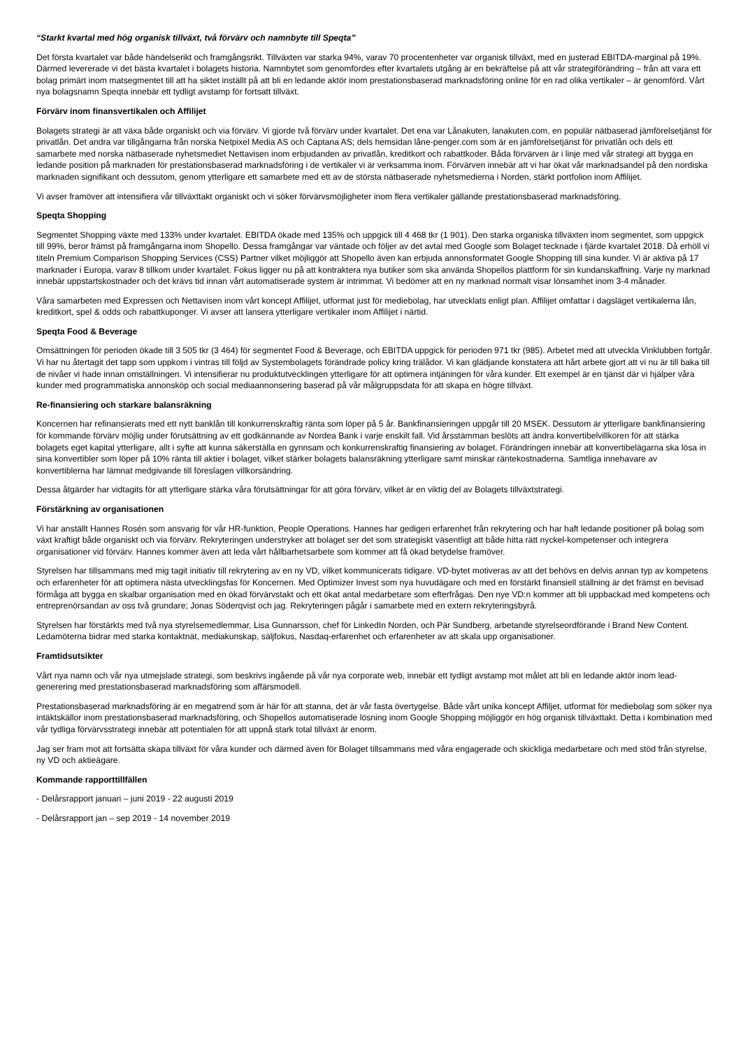“Starkt kvartal med hög organisk tillväxt, två förvärv och namnbyte till Speqta”
Det första kvartalet var både händelserikt och framgångsrikt. Tillväxten var starka 94%, varav 70 procentenheter var organisk tillväxt, med en justerad EBITDA-marginal på 19%. Därmed levererade vi det bästa kvartalet i bolagets historia. Namnbytet som genomfördes efter kvartalets utgång är en bekräftelse på att vår strategiförändring – från att vara ett bolag primärt inom matsegmentet till att ha siktet inställt på att bli en ledande aktör inom prestationsbaserad marknadsföring online för en rad olika vertikaler – är genomförd. Vårt nya bolagsnamn Speqta innebär ett tydligt avstamp för fortsatt tillväxt.
Förvärv inom finansvertikalen och Affilijet
Bolagets strategi är att växa både organiskt och via förvärv. Vi gjorde två förvärv under kvartalet. Det ena var Lånakuten, lanakuten.com, en populär nätbaserad jämförelsetjänst för privatlån. Det andra var tillgångarna från norska Netpixel Media AS och Captana AS; dels hemsidan låne-penger.com som är en jämförelsetjänst för privatlån och dels ett samarbete med norska nätbaserade nyhetsmediet Nettavisen inom erbjudanden av privatlån, kreditkort och rabattkoder. Båda förvärven är i linje med vår strategi att bygga en ledande position på marknaden för prestationsbaserad marknadsföring i de vertikaler vi är verksamma inom. Förvärven innebär att vi har ökat vår marknadsandel på den nordiska marknaden signifikant och dessutom, genom ytterligare ett samarbete med ett av de största nätbaserade nyhetsmedierna i Norden, stärkt portfolion inom Affilijet.
Vi avser framöver att intensifiera vår tillväxttakt organiskt och vi söker förvärvsmöjligheter inom flera vertikaler gällande prestationsbaserad marknadsföring.
Speqta Shopping
Segmentet Shopping växte med 133% under kvartalet. EBITDA ökade med 135% och uppgick till 4 468 tkr (1 901). Den starka organiska tillväxten inom segmentet, som uppgick till 99%, beror främst på framgångarna inom Shopello. Dessa framgångar var väntade och följer av det avtal med Google som Bolaget tecknade i fjärde kvartalet 2018. Då erhöll vi titeln Premium Comparison Shopping Services (CSS) Partner vilket möjliggör att Shopello även kan erbjuda annonsformatet Google Shopping till sina kunder. Vi är aktiva på 17 marknader i Europa, varav 8 tillkom under kvartalet. Fokus ligger nu på att kontraktera nya butiker som ska använda Shopellos plattform för sin kundanskaffning. Varje ny marknad innebär uppstartskostnader och det krävs tid innan vårt automatiserade system är intrimmat. Vi bedömer att en ny marknad normalt visar lönsamhet inom 3-4 månader.
Våra samarbeten med Expressen och Nettavisen inom vårt koncept Affilijet, utformat just för mediebolag, har utvecklats enligt plan. Affilijet omfattar i dagsläget vertikalerna lån, kreditkort, spel & odds och rabattkuponger. Vi avser att lansera ytterligare vertikaler inom Affilijet i närtid.
Speqta Food & Beverage
Omsättningen för perioden ökade till 3 505 tkr (3 464) för segmentet Food & Beverage, och EBITDA uppgick för perioden 971 tkr (985). Arbetet med att utveckla Vinklubben fortgår. Vi har nu återtagit det tapp som uppkom i vintras till följd av Systembolagets förändrade policy kring trälådor. Vi kan glädjande konstatera att hårt arbete gjort att vi nu är till baka till de nivåer vi hade innan omställningen. Vi intensifierar nu produktutvecklingen ytterligare för att optimera intjäningen för våra kunder. Ett exempel är en tjänst där vi hjälper våra kunder med programmatiska annonsköp och social mediaannonsering baserad på vår målgruppsdata för att skapa en högre tillväxt.
Re-finansiering och starkare balansräkning
Koncernen har refinansierats med ett nytt banklån till konkurrenskraftig ränta som löper på 5 år. Bankfinansieringen uppgår till 20 MSEK. Dessutom är ytterligare bankfinansiering för kommande förvärv möjlig under förutsättning av ett godkännande av Nordea Bank i varje enskilt fall. Vid årsstämman beslöts att ändra konvertibelvillkoren för att stärka bolagets eget kapital ytterligare, allt i syfte att kunna säkerställa en gynnsam och konkurrenskraftig finansiering av bolaget. Förändringen innebär att konvertibelägarna ska lösa in sina konvertibler som löper på 10% ränta till aktier i bolaget, vilket stärker bolagets balansräkning ytterligare samt minskar räntekostnaderna. Samtliga innehavare av konvertiblerna har lämnat medgivande till föreslagen villkorsändring.
Dessa åtgärder har vidtagits för att ytterligare stärka våra förutsättningar för att göra förvärv, vilket är en viktig del av Bolagets tillväxtstrategi.
Förstärkning av organisationen
Vi har anställt Hannes Rosén som ansvarig för vår HR-funktion, People Operations. Hannes har gedigen erfarenhet från rekrytering och har haft ledande positioner på bolag som växt kraftigt både organiskt och via förvärv. Rekryteringen understryker att bolaget ser det som strategiskt väsentligt att både hitta rätt nyckel-kompetenser och integrera organisationer vid förvärv. Hannes kommer även att leda vårt hållbarhetsarbete som kommer att få ökad betydelse framöver.
Styrelsen har tillsammans med mig tagit initiativ till rekrytering av en ny VD, vilket kommunicerats tidigare. VD-bytet motiveras av att det behövs en delvis annan typ av kompetens och erfarenheter för att optimera nästa utvecklingsfas för Koncernen. Med Optimizer Invest som nya huvudägare och med en förstärkt finansiell ställning är det främst en bevisad förmåga att bygga en skalbar organisation med en ökad förvärvstakt och ett ökat antal medarbetare som efterfrågas. Den nye VD:n kommer att bli uppbackad med kompetens och entreprenörsandan av oss två grundare; Jonas Söderqvist och jag. Rekryteringen pågår i samarbete med en extern rekryteringsbyrå.
Styrelsen har förstärkts med två nya styrelsemedlemmar, Lisa Gunnarsson, chef för LinkedIn Norden, och Pär Sundberg, arbetande styrelseordförande i Brand New Content. Ledamöterna bidrar med starka kontaktnät, mediakunskap, säljfokus, Nasdaq-erfarenhet och erfarenheter av att skala upp organisationer.
Framtidsutsikter
Vårt nya namn och vår nya utmejslade strategi, som beskrivs ingående på vår nya corporate web, innebär ett tydligt avstamp mot målet att bli en ledande aktör inom lead-generering med prestationsbaserad marknadsföring som affärsmodell.
Prestationsbaserad marknadsföring är en megatrend som är här för att stanna, det är vår fasta övertygelse. Både vårt unika koncept Affiljet, utformat för mediebolag som söker nya intäktskällor inom prestationsbaserad marknadsföring, och Shopellos automatiserade lösning inom Google Shopping möjliggör en hög organisk tillväxttakt. Detta i kombination med vår tydliga förvärvsstrategi innebär att potentialen för att uppnå stark total tillväxt är enorm.
Jag ser fram mot att fortsätta skapa tillväxt för våra kunder och därmed även för Bolaget tillsammans med våra engagerade och skickliga medarbetare och med stöd från styrelse, ny VD och aktieägare.
Kommande rapporttillfällen
- Delårsrapport januari – juni 2019 - 22 augusti 2019
- Delårsrapport jan – sep 2019 - 14 november 2019